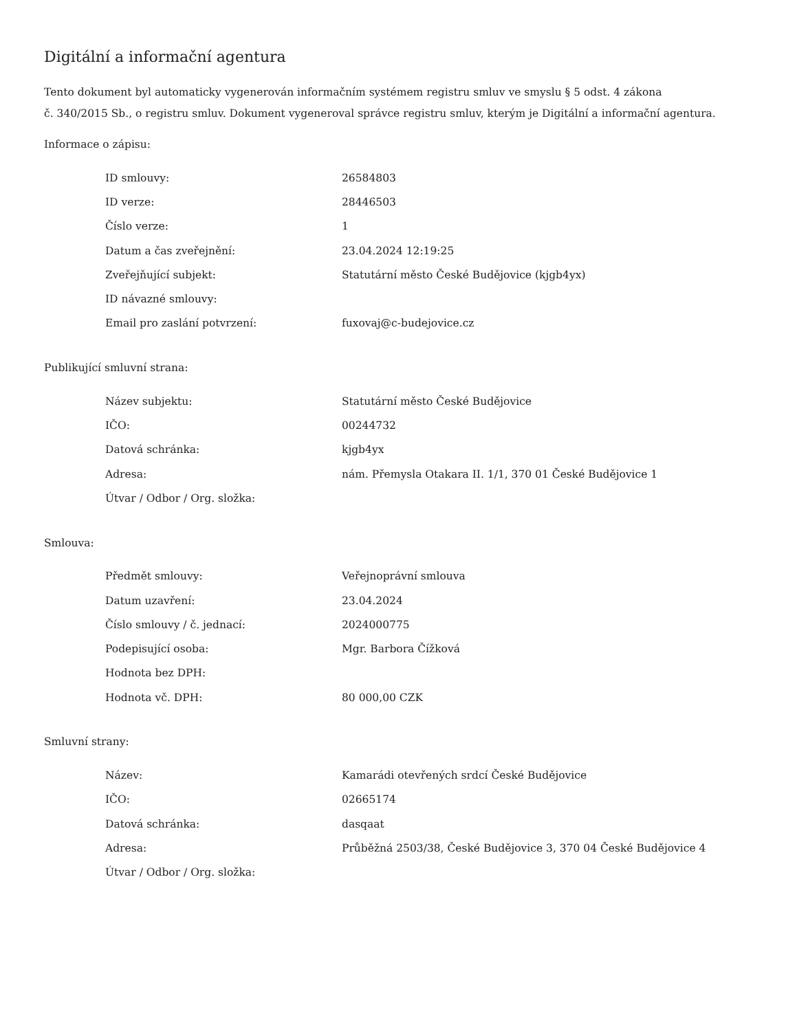Digitální a informační agentura
Tento dokument byl automaticky vygenerován informačním systémem registru smluv ve smyslu § 5 odst. 4 zákona
č. 340/2015 Sb., o registru smluv. Dokument vygeneroval správce registru smluv, kterým je Digitální a informační agentura.
Informace o zápisu:
| ID smlouvy: | 26584803 |
| ID verze: | 28446503 |
| Číslo verze: | 1 |
| Datum a čas zveřejnění: | 23.04.2024 12:19:25 |
| Zveřejňující subjekt: | Statutární město České Budějovice (kjgb4yx) |
| ID návazné smlouvy: | |
| Email pro zaslání potvrzení: | fuxovaj@c-budejovice.cz |
Publikující smluvní strana:
| Název subjektu: | Statutární město České Budějovice |
| IČO: | 00244732 |
| Datová schránka: | kjgb4yx |
| Adresa: | nám. Přemysla Otakara II. 1/1, 370 01 České Budějovice 1 |
| Útvar / Odbor / Org. složka: | |
Smlouva:
| Předmět smlouvy: | Veřejnoprávní smlouva |
| Datum uzavření: | 23.04.2024 |
| Číslo smlouvy / č. jednací: | 2024000775 |
| Podepisující osoba: | Mgr. Barbora Čížková |
| Hodnota bez DPH: | |
| Hodnota vč. DPH: | 80 000,00 CZK |
Smluvní strany:
| Název: | Kamarádi otevřených srdcí České Budějovice |
| IČO: | 02665174 |
| Datová schránka: | dasqaat |
| Adresa: | Průběžná 2503/38, České Budějovice 3, 370 04 České Budějovice 4 |
| Útvar / Odbor / Org. složka: | |